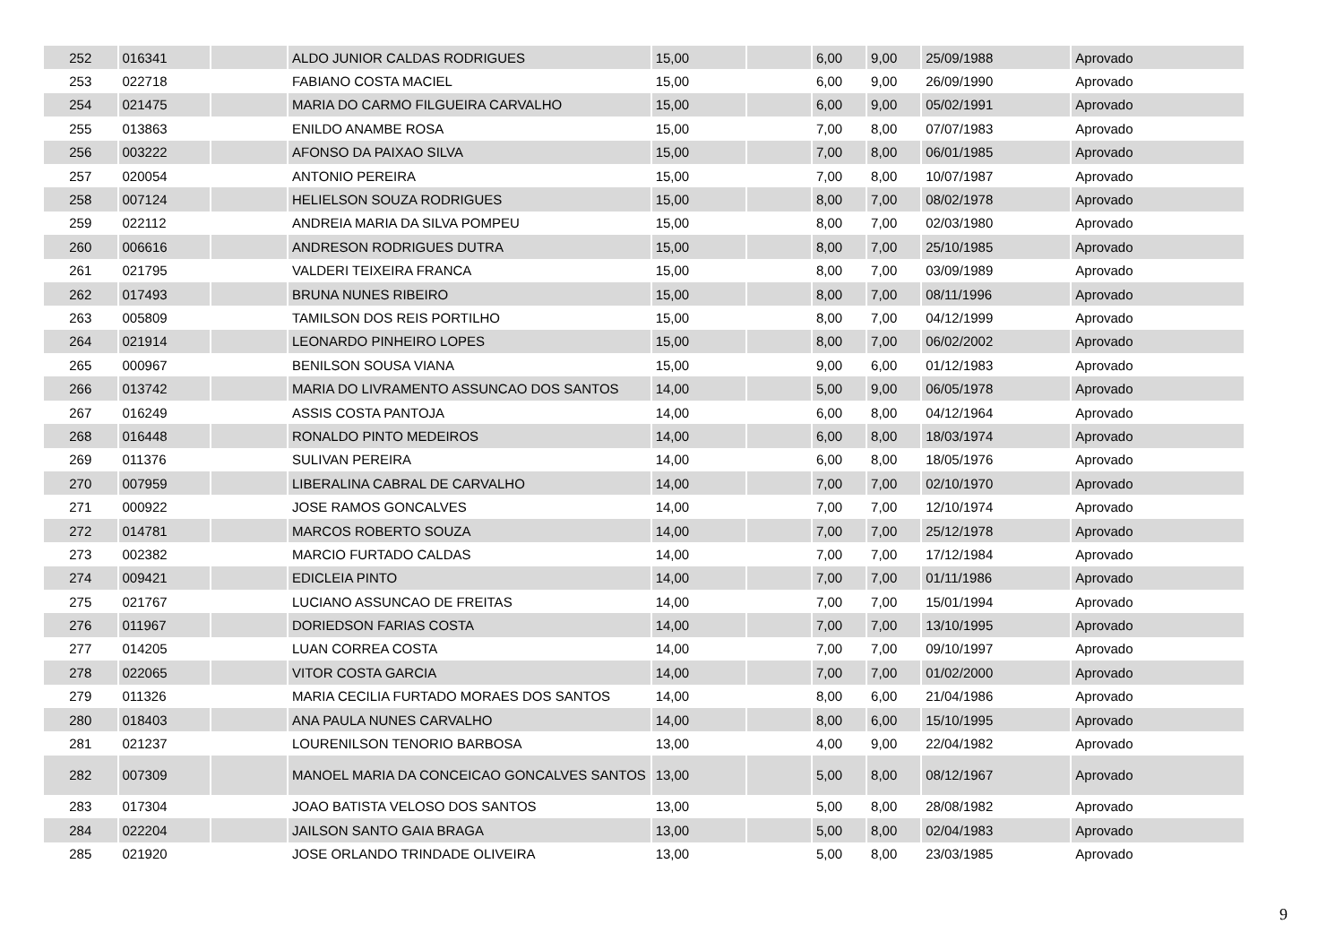| 252 | 016341 | | ALDO JUNIOR CALDAS RODRIGUES | 15,00 | | 6,00 | 9,00 | 25/09/1988 | Aprovado |
| 253 | 022718 | | FABIANO COSTA MACIEL | 15,00 | | 6,00 | 9,00 | 26/09/1990 | Aprovado |
| 254 | 021475 | | MARIA DO CARMO FILGUEIRA CARVALHO | 15,00 | | 6,00 | 9,00 | 05/02/1991 | Aprovado |
| 255 | 013863 | | ENILDO ANAMBE ROSA | 15,00 | | 7,00 | 8,00 | 07/07/1983 | Aprovado |
| 256 | 003222 | | AFONSO DA PAIXAO SILVA | 15,00 | | 7,00 | 8,00 | 06/01/1985 | Aprovado |
| 257 | 020054 | | ANTONIO PEREIRA | 15,00 | | 7,00 | 8,00 | 10/07/1987 | Aprovado |
| 258 | 007124 | | HELIELSON SOUZA RODRIGUES | 15,00 | | 8,00 | 7,00 | 08/02/1978 | Aprovado |
| 259 | 022112 | | ANDREIA MARIA DA SILVA POMPEU | 15,00 | | 8,00 | 7,00 | 02/03/1980 | Aprovado |
| 260 | 006616 | | ANDRESON RODRIGUES DUTRA | 15,00 | | 8,00 | 7,00 | 25/10/1985 | Aprovado |
| 261 | 021795 | | VALDERI TEIXEIRA FRANCA | 15,00 | | 8,00 | 7,00 | 03/09/1989 | Aprovado |
| 262 | 017493 | | BRUNA NUNES RIBEIRO | 15,00 | | 8,00 | 7,00 | 08/11/1996 | Aprovado |
| 263 | 005809 | | TAMILSON DOS REIS PORTILHO | 15,00 | | 8,00 | 7,00 | 04/12/1999 | Aprovado |
| 264 | 021914 | | LEONARDO PINHEIRO LOPES | 15,00 | | 8,00 | 7,00 | 06/02/2002 | Aprovado |
| 265 | 000967 | | BENILSON SOUSA VIANA | 15,00 | | 9,00 | 6,00 | 01/12/1983 | Aprovado |
| 266 | 013742 | | MARIA DO LIVRAMENTO ASSUNCAO DOS SANTOS | 14,00 | | 5,00 | 9,00 | 06/05/1978 | Aprovado |
| 267 | 016249 | | ASSIS COSTA PANTOJA | 14,00 | | 6,00 | 8,00 | 04/12/1964 | Aprovado |
| 268 | 016448 | | RONALDO PINTO MEDEIROS | 14,00 | | 6,00 | 8,00 | 18/03/1974 | Aprovado |
| 269 | 011376 | | SULIVAN PEREIRA | 14,00 | | 6,00 | 8,00 | 18/05/1976 | Aprovado |
| 270 | 007959 | | LIBERALINA CABRAL DE CARVALHO | 14,00 | | 7,00 | 7,00 | 02/10/1970 | Aprovado |
| 271 | 000922 | | JOSE RAMOS GONCALVES | 14,00 | | 7,00 | 7,00 | 12/10/1974 | Aprovado |
| 272 | 014781 | | MARCOS ROBERTO SOUZA | 14,00 | | 7,00 | 7,00 | 25/12/1978 | Aprovado |
| 273 | 002382 | | MARCIO FURTADO CALDAS | 14,00 | | 7,00 | 7,00 | 17/12/1984 | Aprovado |
| 274 | 009421 | | EDICLEIA PINTO | 14,00 | | 7,00 | 7,00 | 01/11/1986 | Aprovado |
| 275 | 021767 | | LUCIANO ASSUNCAO DE FREITAS | 14,00 | | 7,00 | 7,00 | 15/01/1994 | Aprovado |
| 276 | 011967 | | DORIEDSON FARIAS COSTA | 14,00 | | 7,00 | 7,00 | 13/10/1995 | Aprovado |
| 277 | 014205 | | LUAN CORREA COSTA | 14,00 | | 7,00 | 7,00 | 09/10/1997 | Aprovado |
| 278 | 022065 | | VITOR COSTA GARCIA | 14,00 | | 7,00 | 7,00 | 01/02/2000 | Aprovado |
| 279 | 011326 | | MARIA CECILIA FURTADO MORAES DOS SANTOS | 14,00 | | 8,00 | 6,00 | 21/04/1986 | Aprovado |
| 280 | 018403 | | ANA PAULA NUNES CARVALHO | 14,00 | | 8,00 | 6,00 | 15/10/1995 | Aprovado |
| 281 | 021237 | | LOURENILSON TENORIO BARBOSA | 13,00 | | 4,00 | 9,00 | 22/04/1982 | Aprovado |
| 282 | 007309 | | MANOEL MARIA DA CONCEICAO GONCALVES SANTOS | 13,00 | | 5,00 | 8,00 | 08/12/1967 | Aprovado |
| 283 | 017304 | | JOAO BATISTA VELOSO DOS SANTOS | 13,00 | | 5,00 | 8,00 | 28/08/1982 | Aprovado |
| 284 | 022204 | | JAILSON SANTO GAIA BRAGA | 13,00 | | 5,00 | 8,00 | 02/04/1983 | Aprovado |
| 285 | 021920 | | JOSE ORLANDO TRINDADE OLIVEIRA | 13,00 | | 5,00 | 8,00 | 23/03/1985 | Aprovado |
9